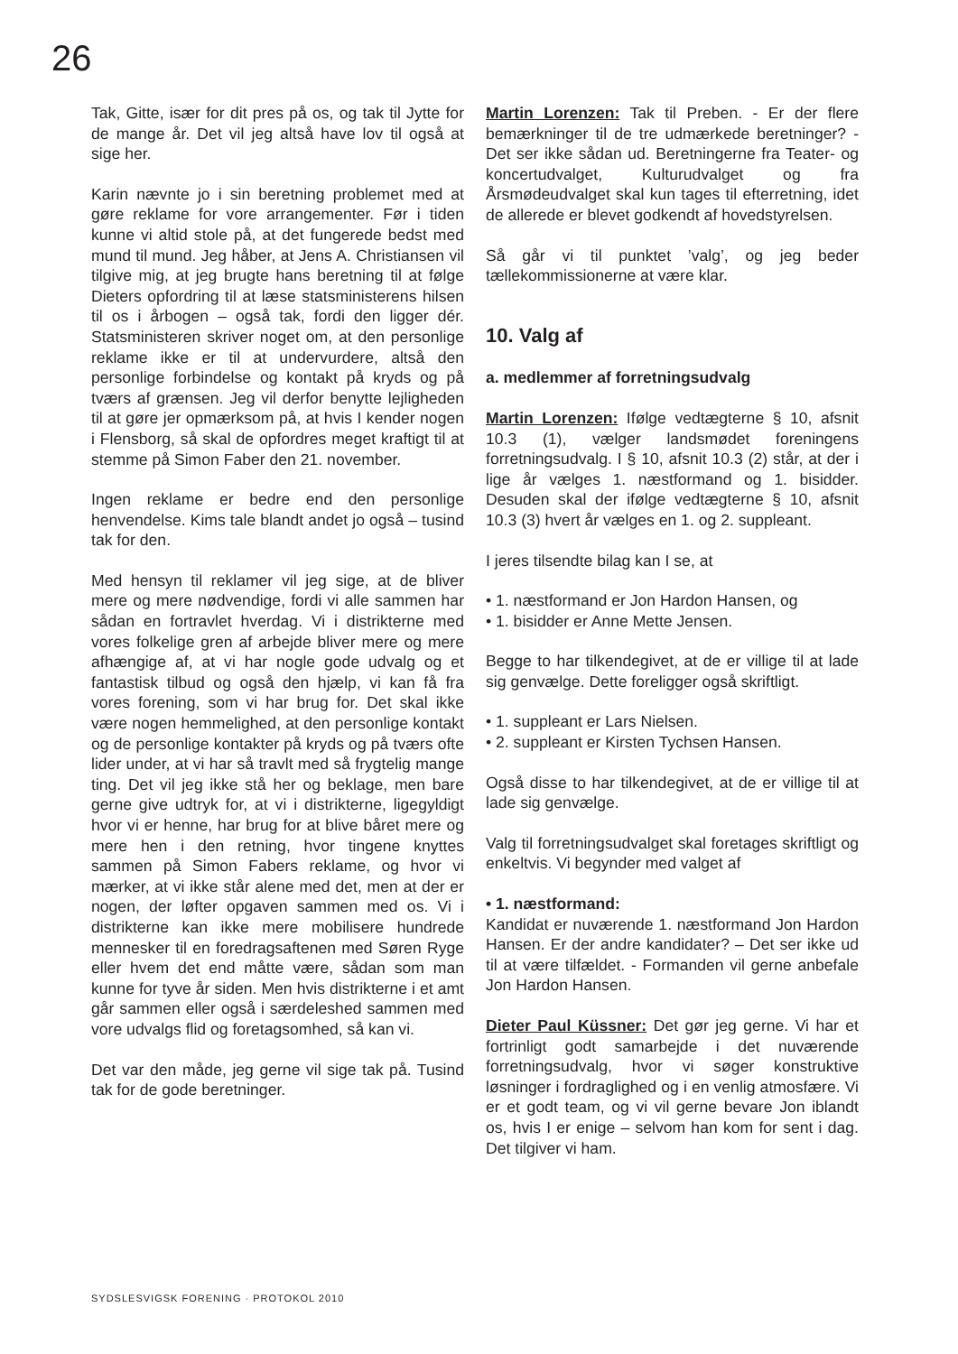26
Tak, Gitte, især for dit pres på os, og tak til Jytte for de mange år. Det vil jeg altså have lov til også at sige her.
Karin nævnte jo i sin beretning problemet med at gøre reklame for vore arrangementer. Før i tiden kunne vi altid stole på, at det fungerede bedst med mund til mund. Jeg håber, at Jens A. Christiansen vil tilgive mig, at jeg brugte hans beretning til at følge Dieters opfordring til at læse statsministerens hilsen til os i årbogen – også tak, fordi den ligger dér. Statsministeren skriver noget om, at den personlige reklame ikke er til at undervurdere, altså den personlige forbindelse og kontakt på kryds og på tværs af grænsen. Jeg vil derfor benytte lejligheden til at gøre jer opmærksom på, at hvis I kender nogen i Flensborg, så skal de opfordres meget kraftigt til at stemme på Simon Faber den 21. november.
Ingen reklame er bedre end den personlige henvendelse. Kims tale blandt andet jo også – tusind tak for den.
Med hensyn til reklamer vil jeg sige, at de bliver mere og mere nødvendige, fordi vi alle sammen har sådan en fortravlet hverdag. Vi i distrikterne med vores folkelige gren af arbejde bliver mere og mere afhængige af, at vi har nogle gode udvalg og et fantastisk tilbud og også den hjælp, vi kan få fra vores forening, som vi har brug for. Det skal ikke være nogen hemmelighed, at den personlige kontakt og de personlige kontakter på kryds og på tværs ofte lider under, at vi har så travlt med så frygtelig mange ting. Det vil jeg ikke stå her og beklage, men bare gerne give udtryk for, at vi i distrikterne, ligegyldigt hvor vi er henne, har brug for at blive båret mere og mere hen i den retning, hvor tingene knyttes sammen på Simon Fabers reklame, og hvor vi mærker, at vi ikke står alene med det, men at der er nogen, der løfter opgaven sammen med os. Vi i distrikterne kan ikke mere mobilisere hundrede mennesker til en foredragsaftenen med Søren Ryge eller hvem det end måtte være, sådan som man kunne for tyve år siden. Men hvis distrikterne i et amt går sammen eller også i særdeleshed sammen med vore udvalgs flid og foretagsomhed, så kan vi.
Det var den måde, jeg gerne vil sige tak på. Tusind tak for de gode beretninger.
Martin Lorenzen: Tak til Preben. - Er der flere bemærkninger til de tre udmærkede beretninger? - Det ser ikke sådan ud. Beretningerne fra Teater- og koncertudvalget, Kulturudvalget og fra Årsmødeudvalget skal kun tages til efterretning, idet de allerede er blevet godkendt af hovedstyrelsen.
Så går vi til punktet ’valg’, og jeg beder tællekommissionerne at være klar.
10. Valg af
a. medlemmer af forretningsudvalg
Martin Lorenzen: Ifølge vedtægterne § 10, afsnit 10.3 (1), vælger landsmødet foreningens forretningsudvalg. I § 10, afsnit 10.3 (2) står, at der i lige år vælges 1. næstformand og 1. bisidder. Desuden skal der ifølge vedtægterne § 10, afsnit 10.3 (3) hvert år vælges en 1. og 2. suppleant.
I jeres tilsendte bilag kan I se, at
• 1. næstformand er Jon Hardon Hansen, og
• 1. bisidder er Anne Mette Jensen.
Begge to har tilkendegivet, at de er villige til at lade sig genvælge. Dette foreligger også skriftligt.
• 1. suppleant er Lars Nielsen.
• 2. suppleant er Kirsten Tychsen Hansen.
Også disse to har tilkendegivet, at de er villige til at lade sig genvælge.
Valg til forretningsudvalget skal foretages skriftligt og enkeltvis. Vi begynder med valget af
• 1. næstformand:
Kandidat er nuværende 1. næstformand Jon Hardon Hansen. Er der andre kandidater? – Det ser ikke ud til at være tilfældet. - Formanden vil gerne anbefale Jon Hardon Hansen.
Dieter Paul Küssner: Det gør jeg gerne. Vi har et fortrinligt godt samarbejde i det nuværende forretningsudvalg, hvor vi søger konstruktive løsninger i fordraglighed og i en venlig atmosfære. Vi er et godt team, og vi vil gerne bevare Jon iblandt os, hvis I er enige – selvom han kom for sent i dag. Det tilgiver vi ham.
SYDSLESVIGSK FORENING · PROTOKOL 2010